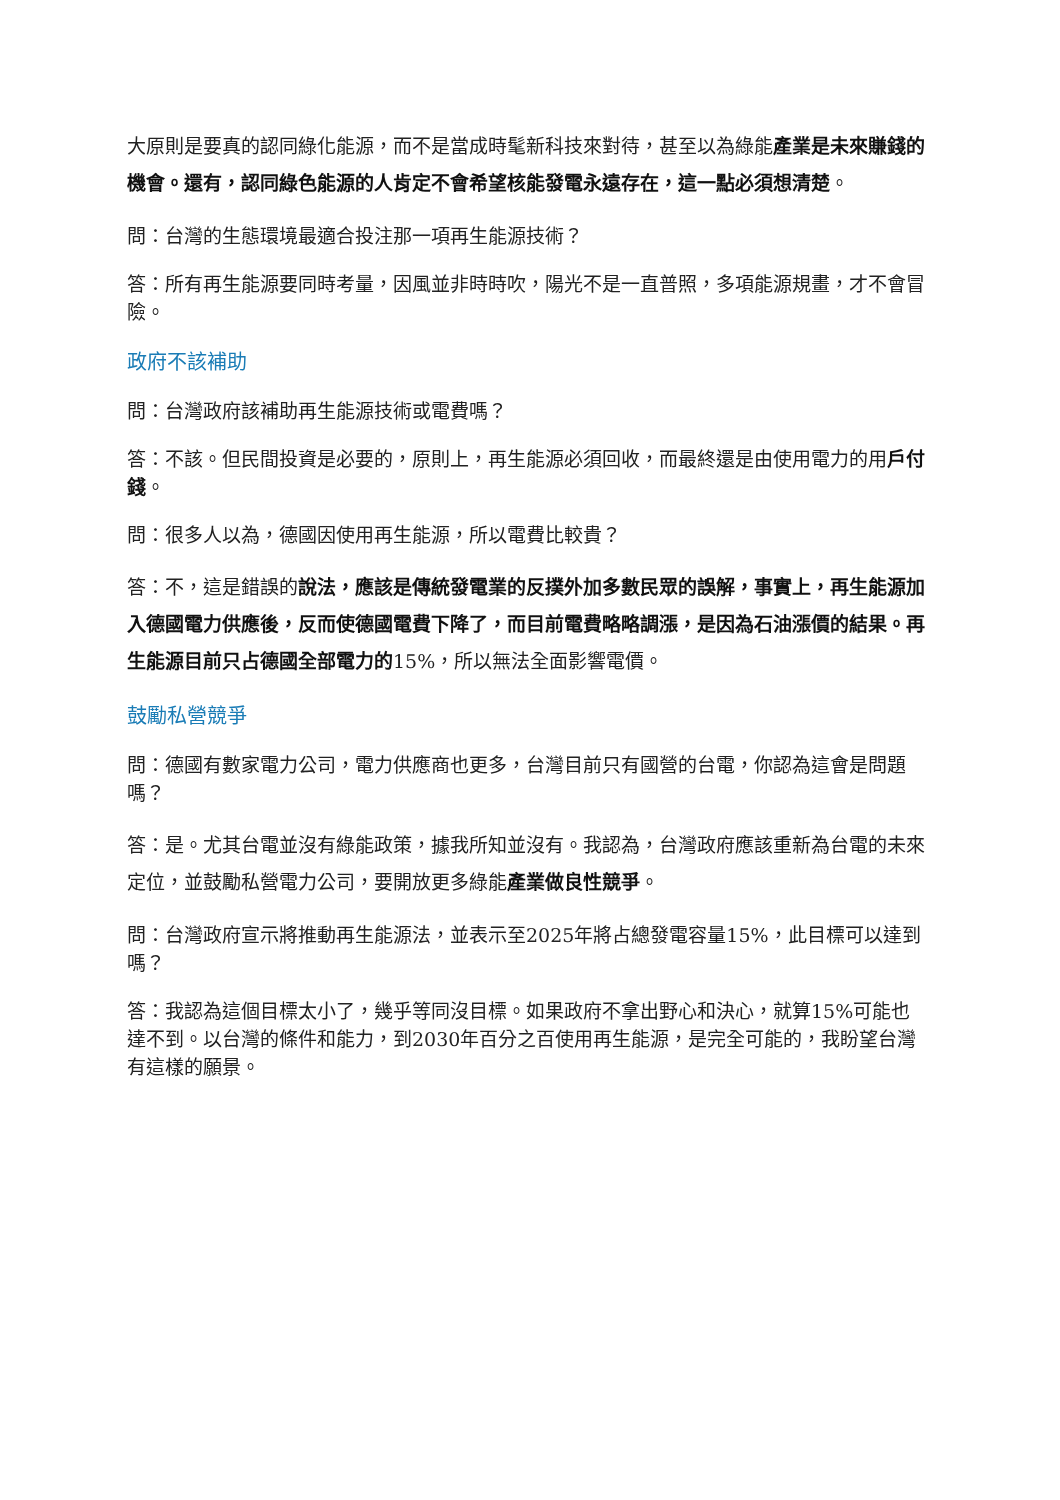大原則是要真的認同綠化能源，而不是當成時髦新科技來對待，甚至以為綠能產業是未來賺錢的機會。還有，認同綠色能源的人肯定不會希望核能發電永遠存在，這一點必須想清楚。
問：台灣的生態環境最適合投注那一項再生能源技術？
答：所有再生能源要同時考量，因風並非時時吹，陽光不是一直普照，多項能源規畫，才不會冒險。
政府不該補助
問：台灣政府該補助再生能源技術或電費嗎？
答：不該。但民間投資是必要的，原則上，再生能源必須回收，而最終還是由使用電力的用戶付錢。
問：很多人以為，德國因使用再生能源，所以電費比較貴？
答：不，這是錯誤的說法，應該是傳統發電業的反撲外加多數民眾的誤解，事實上，再生能源加入德國電力供應後，反而使德國電費下降了，而目前電費略略調漲，是因為石油漲價的結果。再生能源目前只占德國全部電力的15%，所以無法全面影響電價。
鼓勵私營競爭
問：德國有數家電力公司，電力供應商也更多，台灣目前只有國營的台電，你認為這會是問題嗎？
答：是。尤其台電並沒有綠能政策，據我所知並沒有。我認為，台灣政府應該重新為台電的未來定位，並鼓勵私營電力公司，要開放更多綠能產業做良性競爭。
問：台灣政府宣示將推動再生能源法，並表示至2025年將占總發電容量15%，此目標可以達到嗎？
答：我認為這個目標太小了，幾乎等同沒目標。如果政府不拿出野心和決心，就算15%可能也達不到。以台灣的條件和能力，到2030年百分之百使用再生能源，是完全可能的，我盼望台灣有這樣的願景。